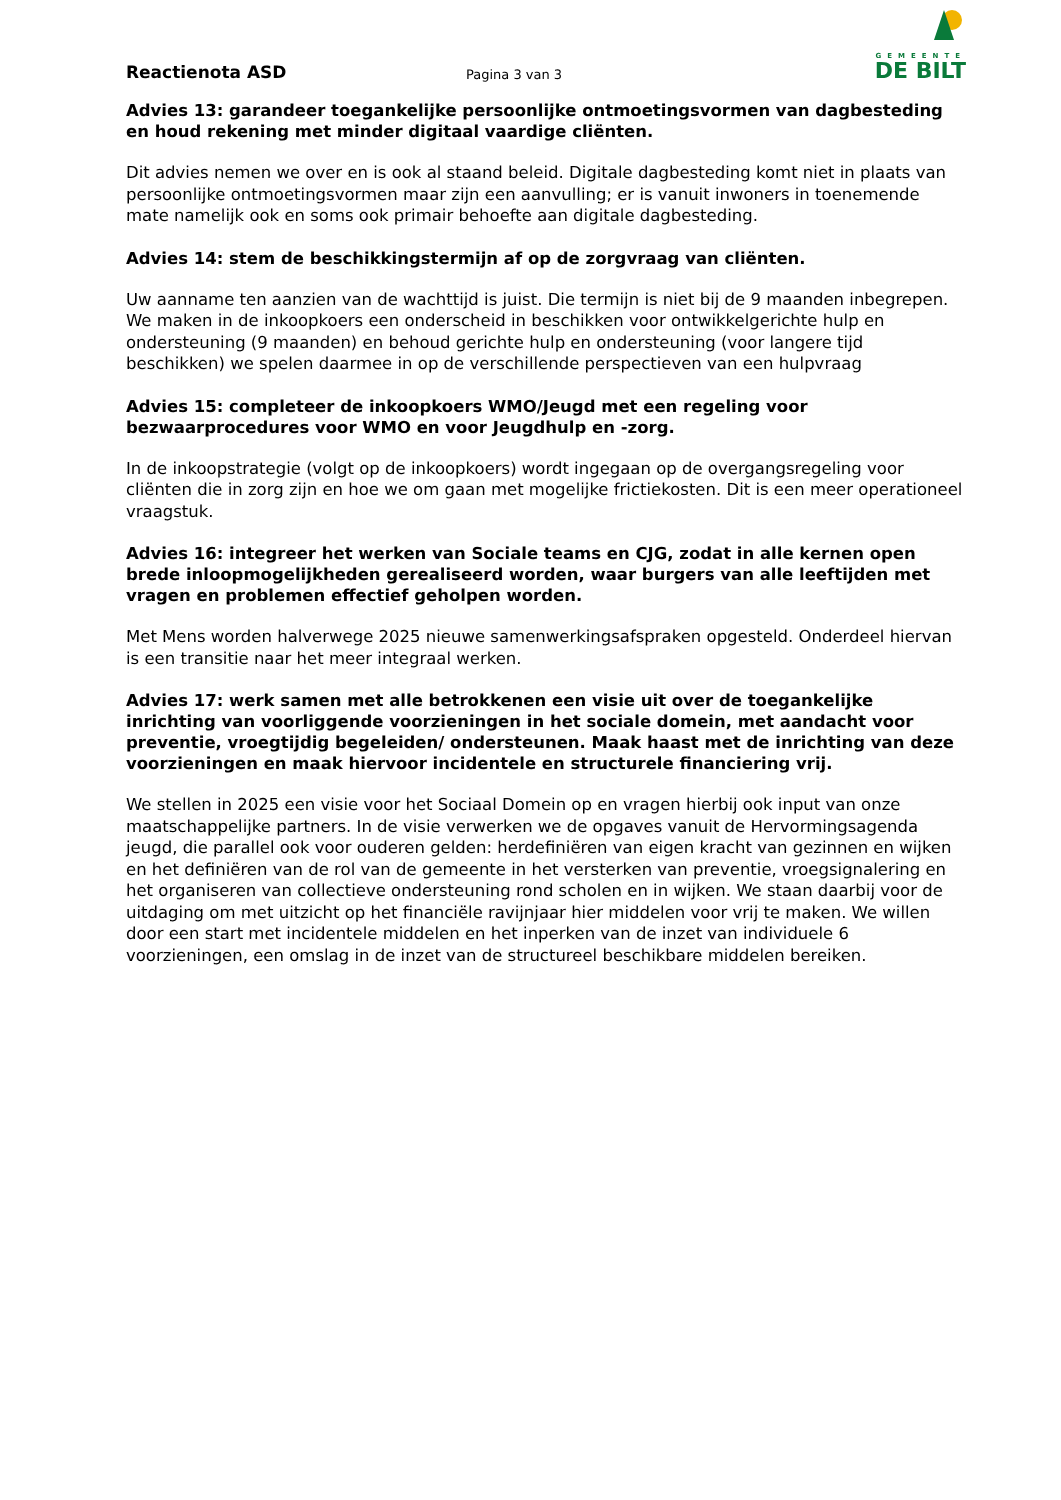Reactienota ASD
Pagina 3 van 3
GEMEENTE
DE BILT
Advies 13: garandeer toegankelijke persoonlijke ontmoetingsvormen van dagbesteding en houd rekening met minder digitaal vaardige cliënten.
Dit advies nemen we over en is ook al staand beleid. Digitale dagbesteding komt niet in plaats van persoonlijke ontmoetingsvormen maar zijn een aanvulling; er is vanuit inwoners in toenemende mate namelijk ook en soms ook primair behoefte aan digitale dagbesteding.
Advies 14: stem de beschikkingstermijn af op de zorgvraag van cliënten.
Uw aanname ten aanzien van de wachttijd is juist. Die termijn is niet bij de 9 maanden inbegrepen. We maken in de inkoopkoers een onderscheid in beschikken voor ontwikkelgerichte hulp en ondersteuning (9 maanden) en behoud gerichte hulp en ondersteuning (voor langere tijd beschikken) we spelen daarmee in op de verschillende perspectieven van een hulpvraag
Advies 15: completeer de inkoopkoers WMO/Jeugd met een regeling voor bezwaarprocedures voor WMO en voor Jeugdhulp en -zorg.
In de inkoopstrategie (volgt op de inkoopkoers) wordt ingegaan op de overgangsregeling voor cliënten die in zorg zijn en hoe we om gaan met mogelijke frictiekosten. Dit is een meer operationeel vraagstuk.
Advies 16: integreer het werken van Sociale teams en CJG, zodat in alle kernen open brede inloopmogelijkheden gerealiseerd worden, waar burgers van alle leeftijden met vragen en problemen effectief geholpen worden.
Met Mens worden halverwege 2025 nieuwe samenwerkingsafspraken opgesteld. Onderdeel hiervan is een transitie naar het meer integraal werken.
Advies 17: werk samen met alle betrokkenen een visie uit over de toegankelijke inrichting van voorliggende voorzieningen in het sociale domein, met aandacht voor preventie, vroegtijdig begeleiden/ ondersteunen. Maak haast met de inrichting van deze voorzieningen en maak hiervoor incidentele en structurele financiering vrij.
We stellen in 2025 een visie voor het Sociaal Domein op en vragen hierbij ook input van onze maatschappelijke partners. In de visie verwerken we de opgaves vanuit de Hervormingsagenda jeugd, die parallel ook voor ouderen gelden: herdefiniëren van eigen kracht van gezinnen en wijken en het definiëren van de rol van de gemeente in het versterken van preventie, vroegsignalering en het organiseren van collectieve ondersteuning rond scholen en in wijken. We staan daarbij voor de uitdaging om met uitzicht op het financiële ravijnjaar hier middelen voor vrij te maken. We willen door een start met incidentele middelen en het inperken van de inzet van individuele 6 voorzieningen, een omslag in de inzet van de structureel beschikbare middelen bereiken.